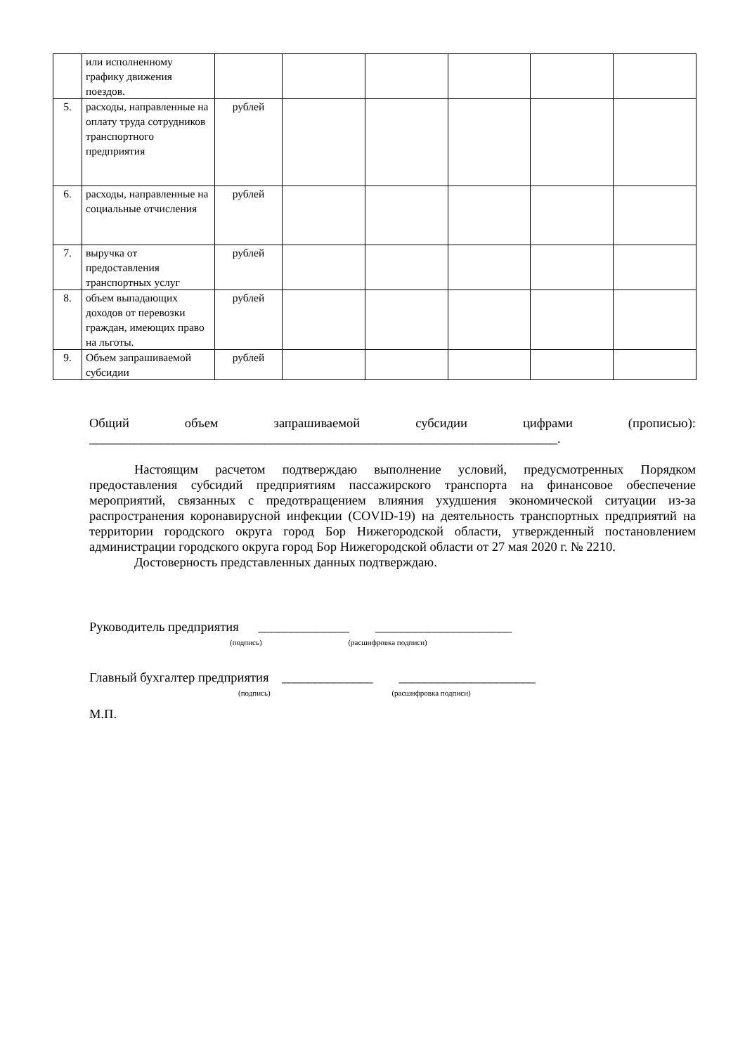| | или исполненному графику движения поездов. | | | | | | |
| 5. | расходы, направленные на оплату труда сотрудников транспортного предприятия | рублей | | | | | |
| 6. | расходы, направленные на социальные отчисления | рублей | | | | | |
| 7. | выручка от предоставления транспортных услуг | рублей | | | | | |
| 8. | объем выпадающих доходов от перевозки граждан, имеющих право на льготы. | рублей | | | | | |
| 9. | Объем запрашиваемой субсидии | рублей | | | | | |
Общий объем запрашиваемой субсидии цифрами (прописью):
________________________________________________________________________.
Настоящим расчетом подтверждаю выполнение условий, предусмотренных Порядком предоставления субсидий предприятиям пассажирского транспорта на финансовое обеспечение мероприятий, связанных с предотвращением влияния ухудшения экономической ситуации из-за распространения коронавирусной инфекции (COVID-19) на деятельность транспортных предприятий на территории городского округа город Бор Нижегородской области, утвержденный постановлением администрации городского округа город Бор Нижегородской области от 27 мая 2020 г. № 2210.
Достоверность представленных данных подтверждаю.
Руководитель предприятия ______________ _____________________
(подпись) (расшифровка подписи)
Главный бухгалтер предприятия ______________ _____________________
(подпись) (расшифровка подписи)
М.П.